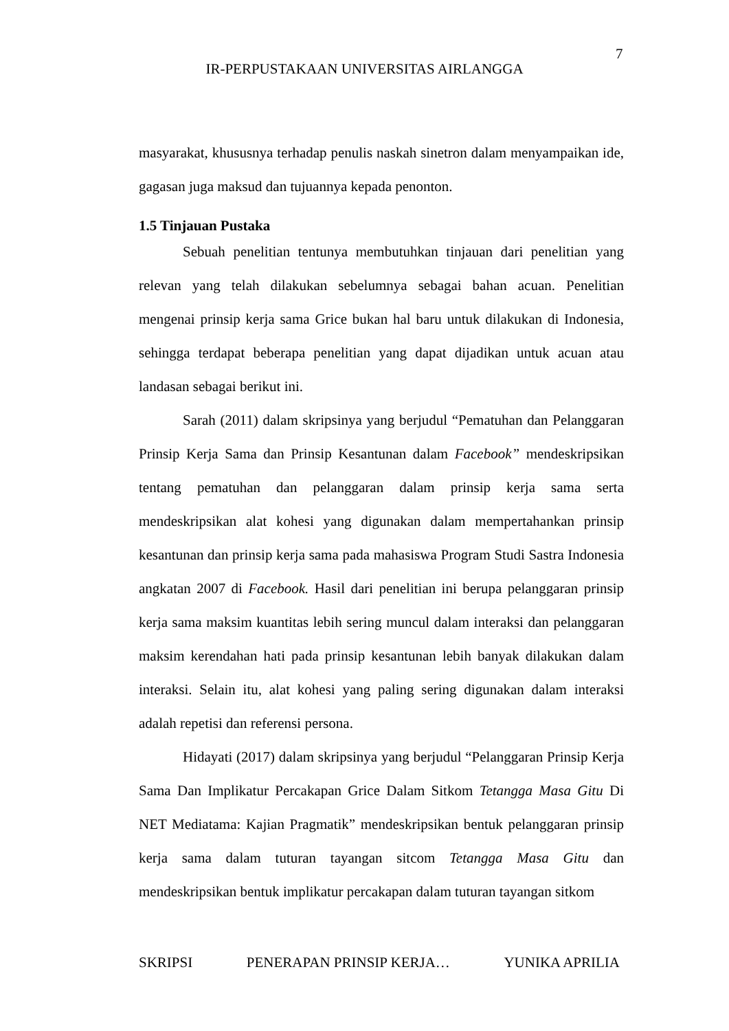7
IR-PERPUSTAKAAN UNIVERSITAS AIRLANGGA
masyarakat, khususnya terhadap penulis naskah sinetron dalam menyampaikan ide, gagasan juga maksud dan tujuannya kepada penonton.
1.5 Tinjauan Pustaka
Sebuah penelitian tentunya membutuhkan tinjauan dari penelitian yang relevan yang telah dilakukan sebelumnya sebagai bahan acuan. Penelitian mengenai prinsip kerja sama Grice bukan hal baru untuk dilakukan di Indonesia, sehingga terdapat beberapa penelitian yang dapat dijadikan untuk acuan atau landasan sebagai berikut ini.
Sarah (2011) dalam skripsinya yang berjudul “Pematuhan dan Pelanggaran Prinsip Kerja Sama dan Prinsip Kesantunan dalam Facebook” mendeskripsikan tentang pematuhan dan pelanggaran dalam prinsip kerja sama serta mendeskripsikan alat kohesi yang digunakan dalam mempertahankan prinsip kesantunan dan prinsip kerja sama pada mahasiswa Program Studi Sastra Indonesia angkatan 2007 di Facebook. Hasil dari penelitian ini berupa pelanggaran prinsip kerja sama maksim kuantitas lebih sering muncul dalam interaksi dan pelanggaran maksim kerendahan hati pada prinsip kesantunan lebih banyak dilakukan dalam interaksi. Selain itu, alat kohesi yang paling sering digunakan dalam interaksi adalah repetisi dan referensi persona.
Hidayati (2017) dalam skripsinya yang berjudul “Pelanggaran Prinsip Kerja Sama Dan Implikatur Percakapan Grice Dalam Sitkom Tetangga Masa Gitu Di NET Mediatama: Kajian Pragmatik” mendeskripsikan bentuk pelanggaran prinsip kerja sama dalam tuturan tayangan sitcom Tetangga Masa Gitu dan mendeskripsikan bentuk implikatur percakapan dalam tuturan tayangan sitkom
SKRIPSI PENERAPAN PRINSIP KERJA… YUNIKA APRILIA